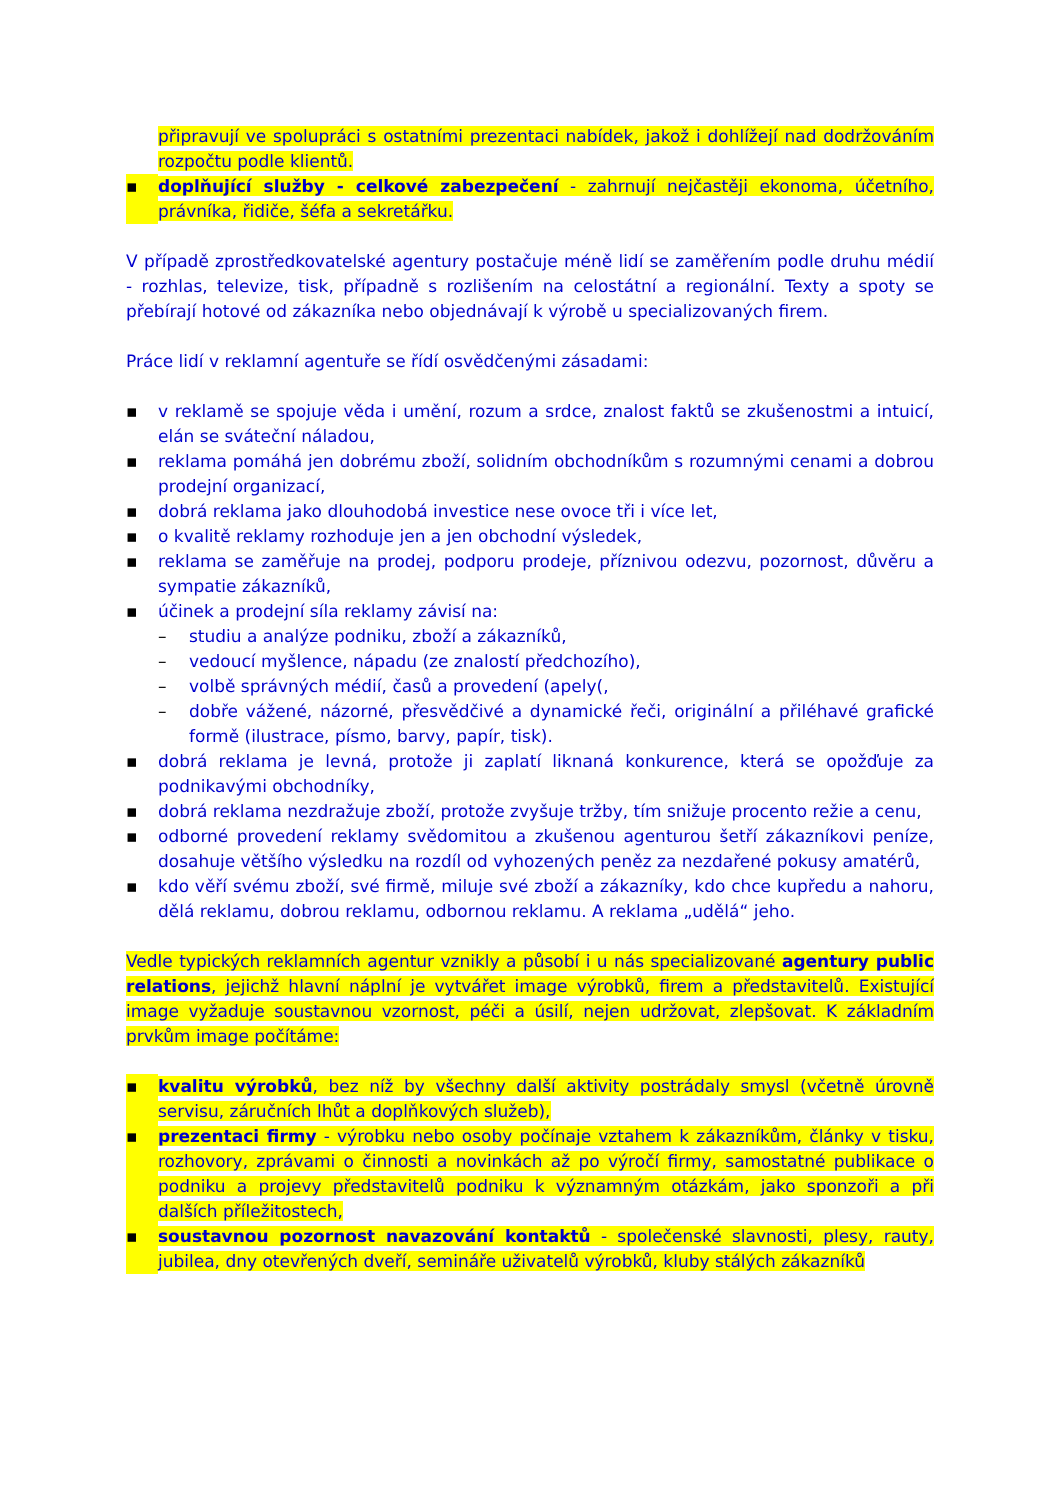připravují ve spolupráci s ostatními prezentaci nabídek, jakož i dohlížejí nad dodržováním rozpočtu podle klientů.
▪ doplňující služby - celkové zabezpečení - zahrnují nejčastěji ekonoma, účetního, právníka, řidiče, šéfa a sekretářku.
V případě zprostředkovatelské agentury postačuje méně lidí se zaměřením podle druhu médií - rozhlas, televize, tisk, případně s rozlišením na celostátní a regionální. Texty a spoty se přebírají hotové od zákazníka nebo objednávají k výrobě u specializovaných firem.
Práce lidí v reklamní agentuře se řídí osvědčenými zásadami:
▪ v reklamě se spojuje věda i umění, rozum a srdce, znalost faktů se zkušenostmi a intuicí, elán se sváteční náladou,
▪ reklama pomáhá jen dobrému zboží, solidním obchodníkům s rozumnými cenami a dobrou prodejní organizací,
▪ dobrá reklama jako dlouhodobá investice nese ovoce tři i více let,
▪ o kvalitě reklamy rozhoduje jen a jen obchodní výsledek,
▪ reklama se zaměřuje na prodej, podporu prodeje, příznivou odezvu, pozornost, důvěru a sympatie zákazníků,
▪ účinek a prodejní síla reklamy závisí na:
– studiu a analýze podniku, zboží a zákazníků,
– vedoucí myšlence, nápadu (ze znalostí předchozího),
– volbě správných médií, časů a provedení (apely(,
– dobře vážené, názorné, přesvědčivé a dynamické řeči, originální a přiléhavé grafické formě (ilustrace, písmo, barvy, papír, tisk).
▪ dobrá reklama je levná, protože ji zaplatí liknaná konkurence, která se opožďuje za podnikavými obchodníky,
▪ dobrá reklama nezdražuje zboží, protože zvyšuje tržby, tím snižuje procento režie a cenu,
▪ odborné provedení reklamy svědomitou a zkušenou agenturou šetří zákazníkovi peníze, dosahuje většího výsledku na rozdíl od vyhozených peněz za nezdařené pokusy amatérů,
▪ kdo věří svému zboží, své firmě, miluje své zboží a zákazníky, kdo chce kupředu a nahoru, dělá reklamu, dobrou reklamu, odbornou reklamu. A reklama „udělá“ jeho.
Vedle typických reklamních agentur vznikly a působí i u nás specializované agentury public relations, jejichž hlavní náplní je vytvářet image výrobků, firem a představitelů. Existující image vyžaduje soustavnou vzornost, péči a úsilí, nejen udržovat, zlepšovat. K základním prvkům image počítáme:
▪ kvalitu výrobků, bez níž by všechny další aktivity postrádaly smysl (včetně úrovně servisu, záručních lhůt a doplňkových služeb),
▪ prezentaci firmy - výrobku nebo osoby počínaje vztahem k zákazníkům, články v tisku, rozhovory, zprávami o činnosti a novinkách až po výročí firmy, samostatné publikace o podniku a projevy představitelů podniku k významným otázkám, jako sponzoři a při dalších příležitostech,
▪ soustavnou pozornost navazování kontaktů - společenské slavnosti, plesy, rauty, jubilea, dny otevřených dveří, semináře uživatelů výrobků, kluby stálých zákazníků